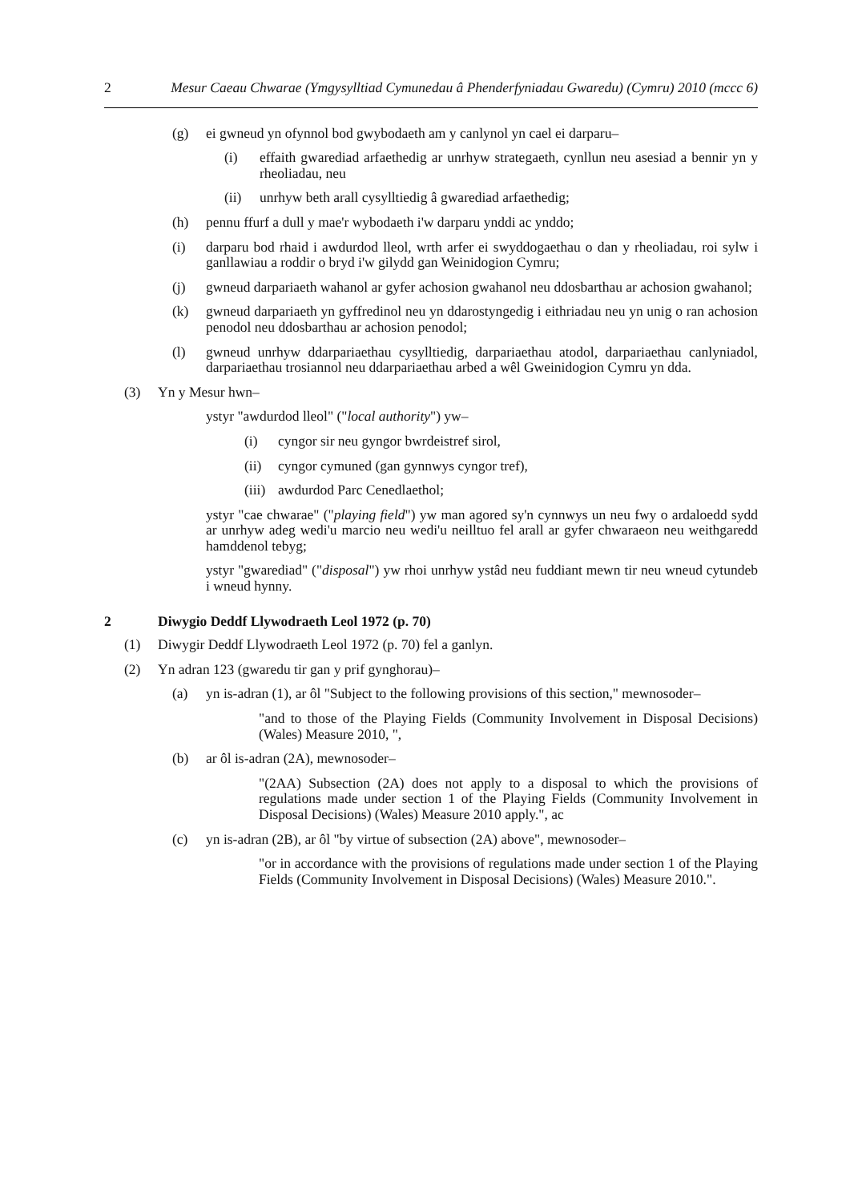2 Mesur Caeau Chwarae (Ymgysylltiad Cymunedau â Phenderfyniadau Gwaredu) (Cymru) 2010 (mccc 6)
(g) ei gwneud yn ofynnol bod gwybodaeth am y canlynol yn cael ei darparu–
(i) effaith gwarediad arfaethedig ar unrhyw strategaeth, cynllun neu asesiad a bennir yn y rheoliadau, neu
(ii) unrhyw beth arall cysylltiedig â gwarediad arfaethedig;
(h) pennu ffurf a dull y mae'r wybodaeth i'w darparu ynddi ac ynddo;
(i) darparu bod rhaid i awdurdod lleol, wrth arfer ei swyddogaethau o dan y rheoliadau, roi sylw i ganllawiau a roddir o bryd i'w gilydd gan Weinidogion Cymru;
(j) gwneud darpariaeth wahanol ar gyfer achosion gwahanol neu ddosbarthau ar achosion gwahanol;
(k) gwneud darpariaeth yn gyffredinol neu yn ddarostyngedig i eithriadau neu yn unig o ran achosion penodol neu ddosbarthau ar achosion penodol;
(l) gwneud unrhyw ddarpariaethau cysylltiedig, darpariaethau atodol, darpariaethau canlyniadol, darpariaethau trosiannol neu ddarpariaethau arbed a wêl Gweinidogion Cymru yn dda.
(3) Yn y Mesur hwn–
ystyr "awdurdod lleol" ("local authority") yw–
(i) cyngor sir neu gyngor bwrdeistref sirol,
(ii) cyngor cymuned (gan gynnwys cyngor tref),
(iii) awdurdod Parc Cenedlaethol;
ystyr "cae chwarae" ("playing field") yw man agored sy'n cynnwys un neu fwy o ardaloedd sydd ar unrhyw adeg wedi'u marcio neu wedi'u neilltuo fel arall ar gyfer chwaraeon neu weithgaredd hamddenol tebyg;
ystyr "gwarediad" ("disposal") yw rhoi unrhyw ystâd neu fuddiant mewn tir neu wneud cytundeb i wneud hynny.
2 Diwygio Deddf Llywodraeth Leol 1972 (p. 70)
(1) Diwygir Deddf Llywodraeth Leol 1972 (p. 70) fel a ganlyn.
(2) Yn adran 123 (gwaredu tir gan y prif gynghorau)–
(a) yn is-adran (1), ar ôl "Subject to the following provisions of this section," mewnosoder–
"and to those of the Playing Fields (Community Involvement in Disposal Decisions) (Wales) Measure 2010, ",
(b) ar ôl is-adran (2A), mewnosoder–
"(2AA) Subsection (2A) does not apply to a disposal to which the provisions of regulations made under section 1 of the Playing Fields (Community Involvement in Disposal Decisions) (Wales) Measure 2010 apply.", ac
(c) yn is-adran (2B), ar ôl "by virtue of subsection (2A) above", mewnosoder–
"or in accordance with the provisions of regulations made under section 1 of the Playing Fields (Community Involvement in Disposal Decisions) (Wales) Measure 2010.".